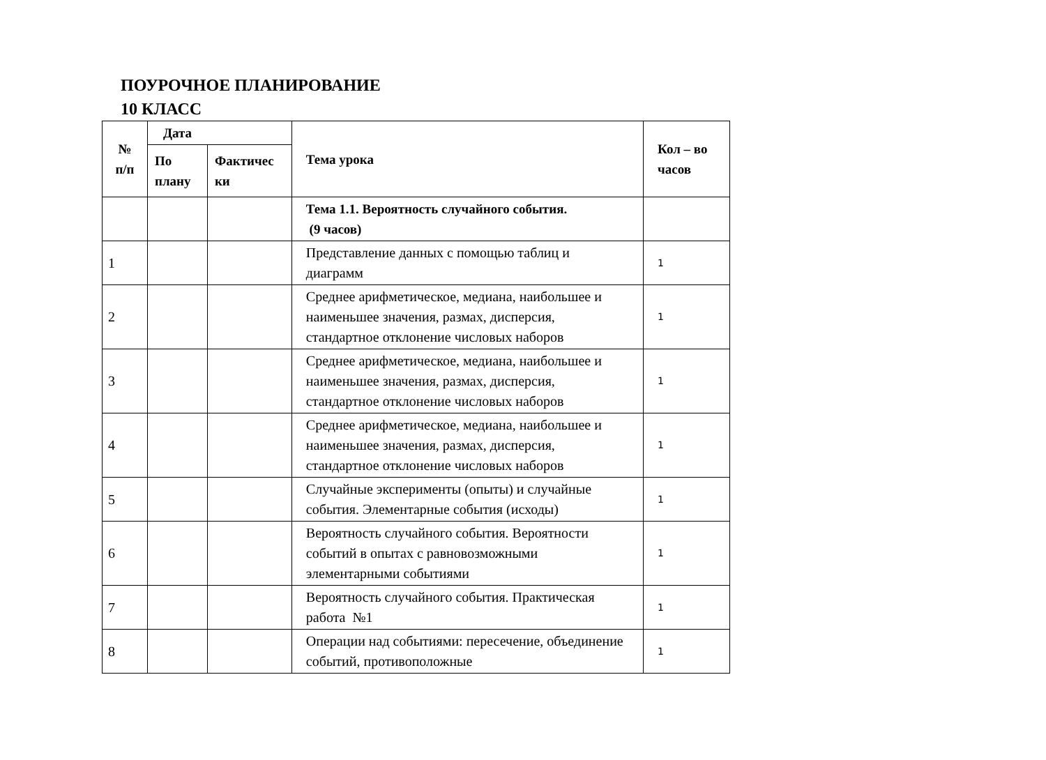ПОУРОЧНОЕ ПЛАНИРОВАНИЕ
10 КЛАСС
| № п/п | Дата | | Тема урока | Кол – во часов |
| --- | --- | --- | --- | --- |
| | По плану | Фактичес ки | | |
| | | | Тема 1.1. Вероятность случайного события. (9 часов) | |
| 1 | | | Представление данных с помощью таблиц и диаграмм | 1 |
| 2 | | | Среднее арифметическое, медиана, наибольшее и наименьшее значения, размах, дисперсия, стандартное отклонение числовых наборов | 1 |
| 3 | | | Среднее арифметическое, медиана, наибольшее и наименьшее значения, размах, дисперсия, стандартное отклонение числовых наборов | 1 |
| 4 | | | Среднее арифметическое, медиана, наибольшее и наименьшее значения, размах, дисперсия, стандартное отклонение числовых наборов | 1 |
| 5 | | | Случайные эксперименты (опыты) и случайные события. Элементарные события (исходы) | 1 |
| 6 | | | Вероятность случайного события. Вероятности событий в опытах с равновозможными элементарными событиями | 1 |
| 7 | | | Вероятность случайного события. Практическая работа №1 | 1 |
| 8 | | | Операции над событиями: пересечение, объединение событий, противоположные | 1 |